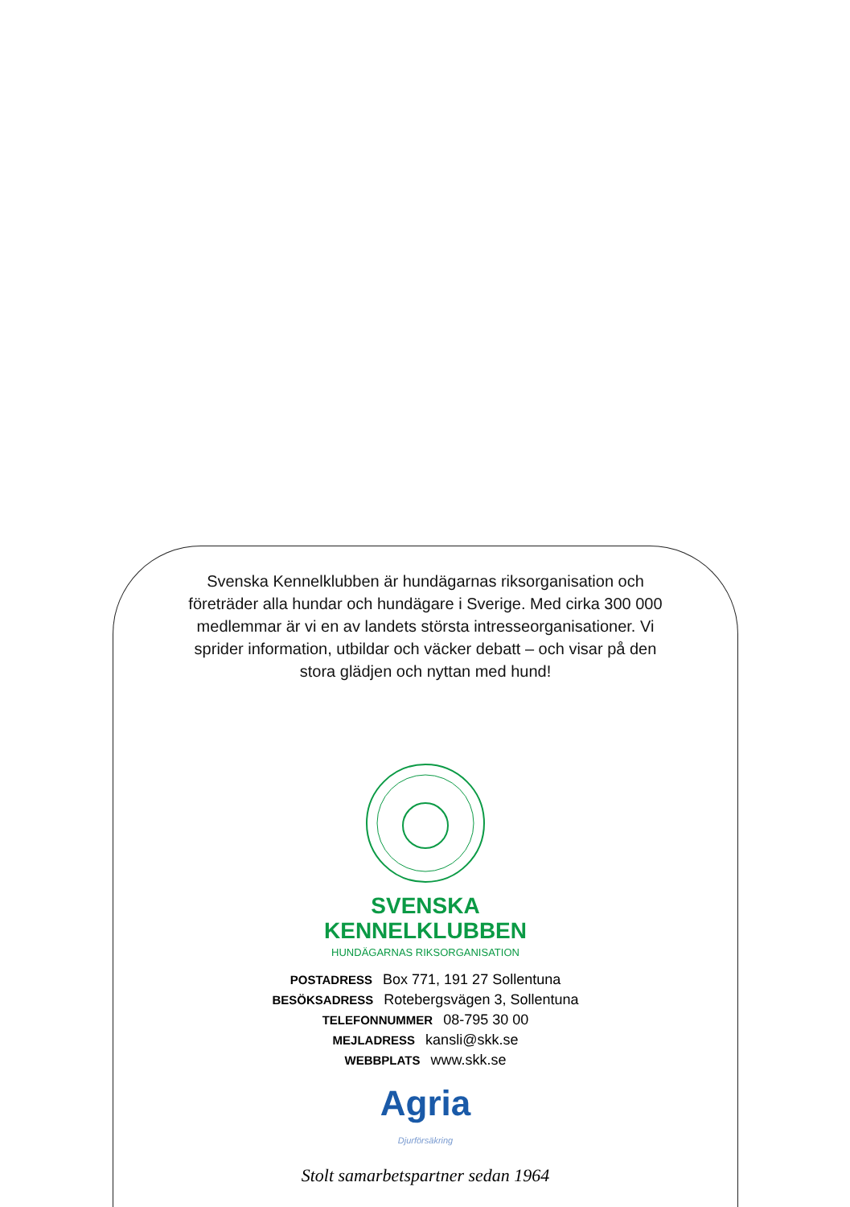Svenska Kennelklubben är hundägarnas riksorganisation och företräder alla hundar och hundägare i Sverige. Med cirka 300 000 medlemmar är vi en av landets största intresseorganisationer. Vi sprider information, utbildar och väcker debatt – och visar på den stora glädjen och nyttan med hund!
SVENSKA
KENNELKLUBBEN
HUNDÄGARNAS RIKSORGANISATION
POSTADRESS Box 771, 191 27 Sollentuna
BESÖKSADRESS Rotebergsvägen 3, Sollentuna
TELEFONNUMMER 08-795 30 00
MEJLADRESS kansli@skk.se
WEBBPLATS www.skk.se
Agria
Djurförsäkring
Stolt samarbetspartner sedan 1964